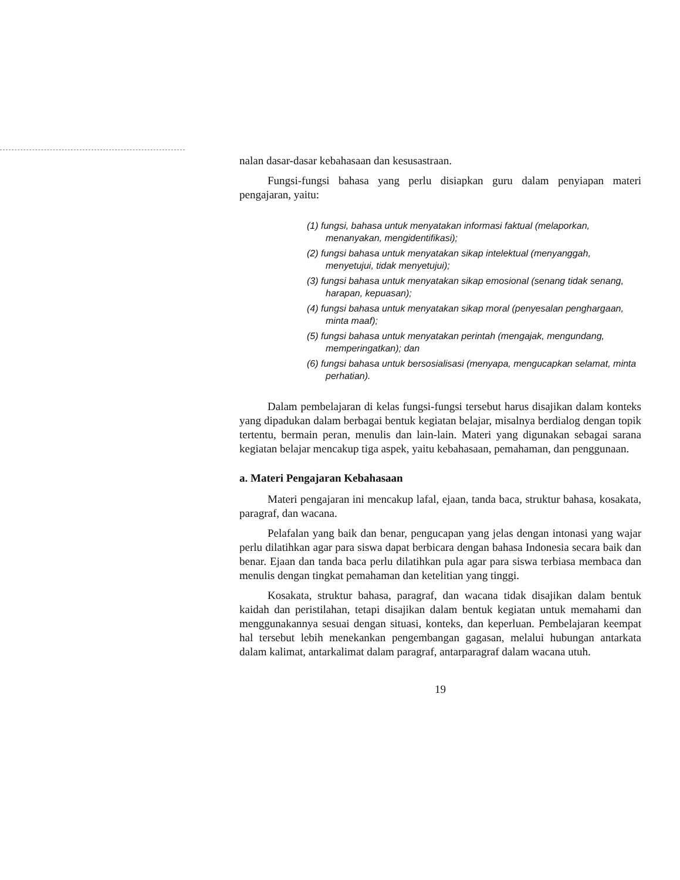nalan dasar-dasar kebahasaan dan kesusastraan.
Fungsi-fungsi bahasa yang perlu disiapkan guru dalam penyiapan materi pengajaran, yaitu:
(1) fungsi, bahasa untuk menyatakan informasi faktual (melaporkan, menanyakan, mengidentifikasi);
(2) fungsi bahasa untuk menyatakan sikap intelektual (menyanggah, menyetujui, tidak menyetujui);
(3) fungsi bahasa untuk menyatakan sikap emosional (senang tidak senang, harapan, kepuasan);
(4) fungsi bahasa untuk menyatakan sikap moral (penyesalan penghargaan, minta maaf);
(5) fungsi bahasa untuk menyatakan perintah (mengajak, mengundang, memperingatkan); dan
(6) fungsi bahasa untuk bersosialisasi (menyapa, mengucapkan selamat, minta perhatian).
Dalam pembelajaran di kelas fungsi-fungsi tersebut harus disajikan dalam konteks yang dipadukan dalam berbagai bentuk kegiatan belajar, misalnya berdialog dengan topik tertentu, bermain peran, menulis dan lain-lain. Materi yang digunakan sebagai sarana kegiatan belajar mencakup tiga aspek, yaitu kebahasaan, pemahaman, dan penggunaan.
a. Materi Pengajaran Kebahasaan
Materi pengajaran ini mencakup lafal, ejaan, tanda baca, struktur bahasa, kosakata, paragraf, dan wacana.
Pelafalan yang baik dan benar, pengucapan yang jelas dengan intonasi yang wajar perlu dilatihkan agar para siswa dapat berbicara dengan bahasa Indonesia secara baik dan benar. Ejaan dan tanda baca perlu dilatihkan pula agar para siswa terbiasa membaca dan menulis dengan tingkat pemahaman dan ketelitian yang tinggi.
Kosakata, struktur bahasa, paragraf, dan wacana tidak disajikan dalam bentuk kaidah dan peristilahan, tetapi disajikan dalam bentuk kegiatan untuk memahami dan menggunakannya sesuai dengan situasi, konteks, dan keperluan. Pembelajaran keempat hal tersebut lebih menekankan pengembangan gagasan, melalui hubungan antarkata dalam kalimat, antarkalimat dalam paragraf, antarparagraf dalam wacana utuh.
19